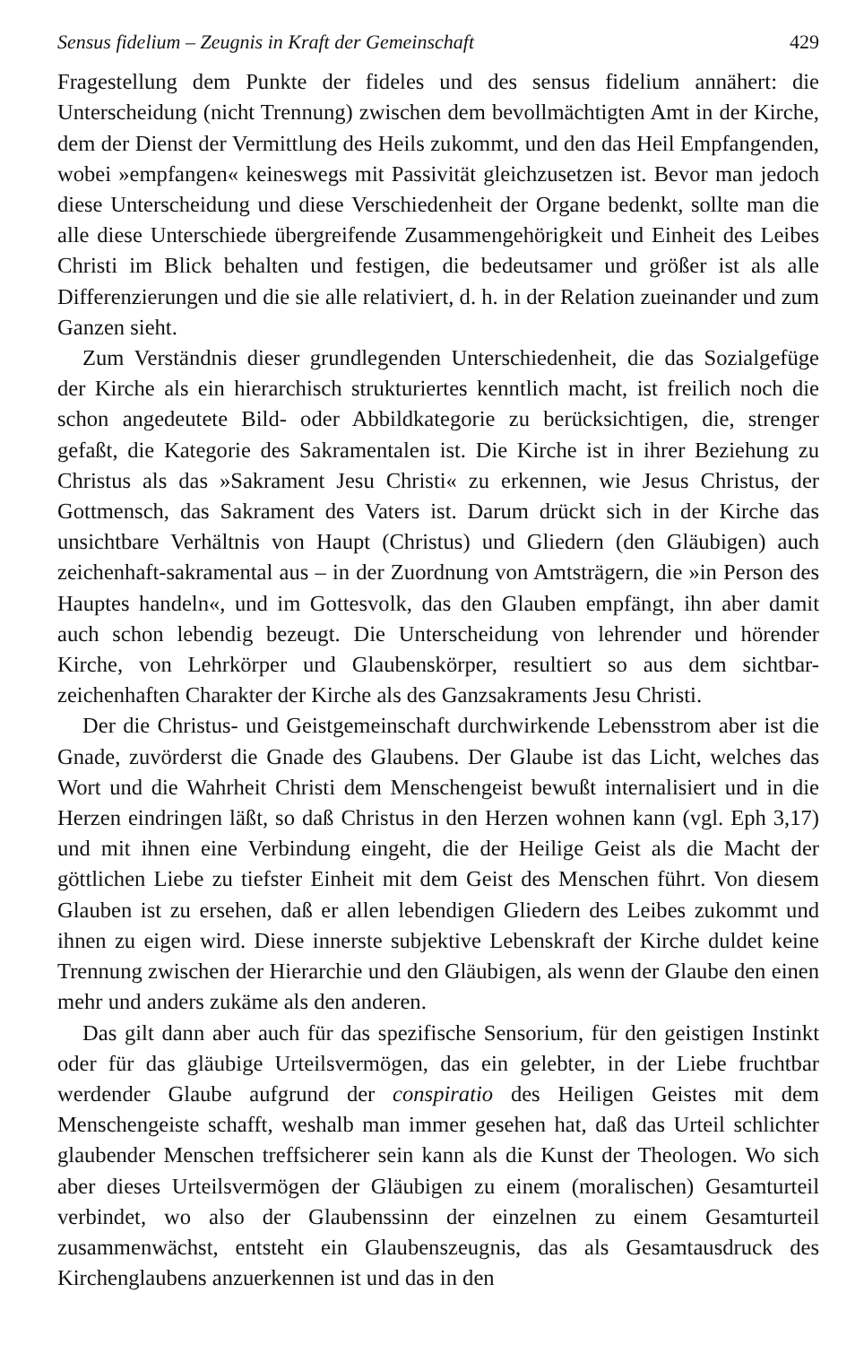Sensus fidelium – Zeugnis in Kraft der Gemeinschaft 429
Fragestellung dem Punkte der fideles und des sensus fidelium annähert: die Unterscheidung (nicht Trennung) zwischen dem bevollmächtigten Amt in der Kirche, dem der Dienst der Vermittlung des Heils zukommt, und den das Heil Empfangenden, wobei »empfangen« keineswegs mit Passivität gleichzusetzen ist. Bevor man jedoch diese Unterscheidung und diese Verschiedenheit der Organe bedenkt, sollte man die alle diese Unterschiede übergreifende Zusammengehörigkeit und Einheit des Leibes Christi im Blick behalten und festigen, die bedeutsamer und größer ist als alle Differenzierungen und die sie alle relativiert, d. h. in der Relation zueinander und zum Ganzen sieht.
Zum Verständnis dieser grundlegenden Unterschiedenheit, die das Sozialgefüge der Kirche als ein hierarchisch strukturiertes kenntlich macht, ist freilich noch die schon angedeutete Bild- oder Abbildkategorie zu berücksichtigen, die, strenger gefaßt, die Kategorie des Sakramentalen ist. Die Kirche ist in ihrer Beziehung zu Christus als das »Sakrament Jesu Christi« zu erkennen, wie Jesus Christus, der Gottmensch, das Sakrament des Vaters ist. Darum drückt sich in der Kirche das unsichtbare Verhältnis von Haupt (Christus) und Gliedern (den Gläubigen) auch zeichenhaft-sakramental aus – in der Zuordnung von Amtsträgern, die »in Person des Hauptes handeln«, und im Gottesvolk, das den Glauben empfängt, ihn aber damit auch schon lebendig bezeugt. Die Unterscheidung von lehrender und hörender Kirche, von Lehrkörper und Glaubenskörper, resultiert so aus dem sichtbar-zeichenhaften Charakter der Kirche als des Ganzsakraments Jesu Christi.
Der die Christus- und Geistgemeinschaft durchwirkende Lebensstrom aber ist die Gnade, zuvörderst die Gnade des Glaubens. Der Glaube ist das Licht, welches das Wort und die Wahrheit Christi dem Menschengeist bewußt internalisiert und in die Herzen eindringen läßt, so daß Christus in den Herzen wohnen kann (vgl. Eph 3,17) und mit ihnen eine Verbindung eingeht, die der Heilige Geist als die Macht der göttlichen Liebe zu tiefster Einheit mit dem Geist des Menschen führt. Von diesem Glauben ist zu ersehen, daß er allen lebendigen Gliedern des Leibes zukommt und ihnen zu eigen wird. Diese innerste subjektive Lebenskraft der Kirche duldet keine Trennung zwischen der Hierarchie und den Gläubigen, als wenn der Glaube den einen mehr und anders zukäme als den anderen.
Das gilt dann aber auch für das spezifische Sensorium, für den geistigen Instinkt oder für das gläubige Urteilsvermögen, das ein gelebter, in der Liebe fruchtbar werdender Glaube aufgrund der conspiratio des Heiligen Geistes mit dem Menschengeiste schafft, weshalb man immer gesehen hat, daß das Urteil schlichter glaubender Menschen treffsicherer sein kann als die Kunst der Theologen. Wo sich aber dieses Urteilsvermögen der Gläubigen zu einem (moralischen) Gesamturteil verbindet, wo also der Glaubenssinn der einzelnen zu einem Gesamturteil zusammenwächst, entsteht ein Glaubenszeugnis, das als Gesamtausdruck des Kirchenglaubens anzuerkennen ist und das in den